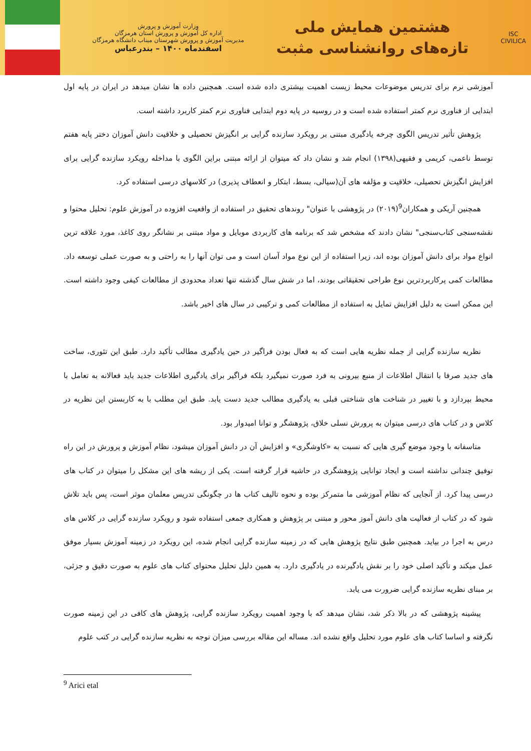ISC
CIVILICA
هشتمین همایش ملی
تازه‌های روانشناسی مثبت
وزارت آموزش و پرورش
اداره کل آموزش و پرورش استان هرمزگان
مدیریت آموزش و پرورش شهرستان میناب دانشگاه هرمزگان
اسفندماه ۱۴۰۰ – بندرعباس
آموزشی نرم برای تدریس موضوعات محیط زیست اهمیت بیشتری داده شده است. همچنین داده ها نشان میدهد در ایران در پایه اول ابتدایی از فناوری نرم کمتر استفاده شده است و در روسیه در پایه دوم ابتدایی فناوری نرم کمتر کاربرد داشته است.
پژوهش تأثیر تدریس الگوی چرخه یادگیری مبتنی بر رویکرد سازنده گرایی بر انگیزش تحصیلی و خلاقیت دانش آموزان دختر پایه هفتم توسط ناعمی، کریمی و فقیهی(۱۳۹۸) انجام شد و نشان داد که میتوان از ارائه مبتنی براین الگوی با مداخله رویکرد سازنده گرایی برای افزایش انگیزش تحصیلی، خلاقیت و مؤلفه های آن(سیالی، بسط، ابتکار و انعطاف پذیری) در کلاسهای درسی استفاده کرد.
همچنین آریکی و همکاران<sup>9</sup>(۲۰۱۹) در پژوهشی با عنوان" روندهای تحقیق در استفاده از واقعیت افزوده در آموزش علوم: تحلیل محتوا و نقشه‌سنجی کتاب‌سنجی" نشان دادند که مشخص شد که برنامه های کاربردی موبایل و مواد مبتنی بر نشانگر روی کاغذ، مورد علاقه ترین انواع مواد برای دانش آموزان بوده اند، زیرا استفاده از این نوع مواد آسان است و می توان آنها را به راحتی و به صورت عملی توسعه داد. مطالعات کمی پرکاربردترین نوع طراحی تحقیقاتی بودند، اما در شش سال گذشته تنها تعداد محدودی از مطالعات کیفی وجود داشته است. این ممکن است به دلیل افزایش تمایل به استفاده از مطالعات کمی و ترکیبی در سال های اخیر باشد.
نظریه سازنده گرایی از جمله نظریه هایی است که به فعال بودن فراگیر در حین یادگیری مطالب تأکید دارد. طبق این تئوری، ساخت های جدید صرفا با انتقال اطلاعات از منبع بیرونی به فرد صورت نمیگیرد بلکه فراگیر برای یادگیری اطلاعات جدید باید فعالانه به تعامل با محیط بپردازد و با تغییر در شناخت های شناختی قبلی به یادگیری مطالب جدید دست یابد. طبق این مطلب با به کاربستن این نظریه در کلاس و در کتاب های درسی میتوان به پرورش نسلی خلاق، پژوهشگر و توانا امیدوار بود.
متاسفانه با وجود موضع گیری هایی که نسبت به «کاوشگری» و افزایش آن در دانش آموزان میشود، نظام آموزش و پرورش در این راه توفیق چندانی نداشته است و ایجاد توانایی پژوهشگری در حاشیه قرار گرفته است. یکی از ریشه های این مشکل را میتوان در کتاب های درسی پیدا کرد. از آنجایی که نظام آموزشی ما متمرکز بوده و نحوه تالیف کتاب ها در چگونگی تدریس معلمان موثر است، پس باید تلاش شود که در کتاب از فعالیت های دانش آموز محور و مبتنی بر پژوهش و همکاری جمعی استفاده شود و رویکرد سازنده گرایی در کلاس های درس به اجرا در بیاید. همچنین طبق نتایج پژوهش هایی که در زمینه سازنده گرایی انجام شده، این رویکرد در زمینه آموزش بسیار موفق عمل میکند و تأکید اصلی خود را بر نقش یادگیرنده در یادگیری دارد. به همین دلیل تحلیل محتوای کتاب های علوم به صورت دقیق و جزئی، بر مبنای نظریه سازنده گرایی ضرورت می یابد.
پیشینه پژوهشی که در بالا ذکر شد، نشان میدهد که با وجود اهمیت رویکرد سازنده گرایی، پژوهش های کافی در این زمینه صورت نگرفته و اساسا کتاب های علوم مورد تحلیل واقع نشده اند. مساله این مقاله بررسی میزان توجه به نظریه سازنده گرایی در کتب علوم
<sup>9</sup> Arici etal